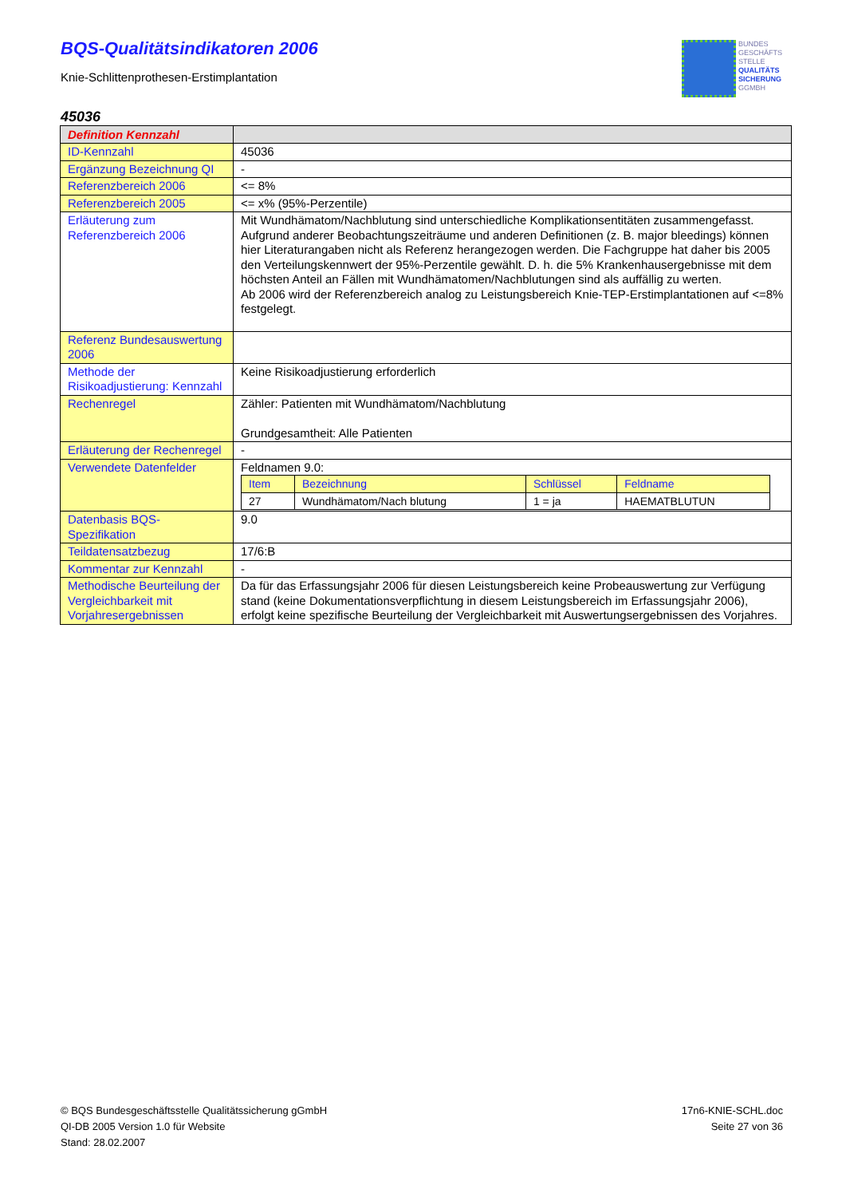BQS-Qualitätsindikatoren 2006
Knie-Schlittenprothesen-Erstimplantation
BUNDES
GESCHÄFTS
STELLE
QUALITÄTS
SICHERUNG
GGMBH
45036
| Definition Kennzahl | |
| --- | --- |
| ID-Kennzahl | 45036 |
| Ergänzung Bezeichnung QI | - |
| Referenzbereich 2006 | <= 8% |
| Referenzbereich 2005 | <= x% (95%-Perzentile) |
| Erläuterung zum Referenzbereich 2006 | Mit Wundhämatom/Nachblutung sind unterschiedliche Komplikationsentitäten zusammengefasst. Aufgrund anderer Beobachtungszeiträume und anderen Definitionen (z. B. major bleedings) können hier Literaturangaben nicht als Referenz herangezogen werden. Die Fachgruppe hat daher bis 2005 den Verteilungskennwert der 95%-Perzentile gewählt. D. h. die 5% Krankenhausergebnisse mit dem höchsten Anteil an Fällen mit Wundhämatomen/Nachblutungen sind als auffällig zu werten. Ab 2006 wird der Referenzbereich analog zu Leistungsbereich Knie-TEP-Erstimplantationen auf <=8% festgelegt. |
| Referenz Bundesauswertung 2006 | |
| Methode der Risikoadjustierung: Kennzahl | Keine Risikoadjustierung erforderlich |
| Rechenregel | Zähler: Patienten mit Wundhämatom/Nachblutung Grundgesamtheit: Alle Patienten |
| Erläuterung der Rechenregel | - |
| Verwendete Datenfelder | Feldnamen 9.0: / Item / Bezeichnung / Schlüssel / Feldname / / --- / --- / --- / --- / / 27 / Wundhämatom/Nach blutung / 1 = ja / HAEMATBLUTUN / |
| Datenbasis BQS-Spezifikation | 9.0 |
| Teildatensatzbezug | 17/6:B |
| Kommentar zur Kennzahl | - |
| Methodische Beurteilung der Vergleichbarkeit mit Vorjahresergebnissen | Da für das Erfassungsjahr 2006 für diesen Leistungsbereich keine Probeauswertung zur Verfügung stand (keine Dokumentationsverpflichtung in diesem Leistungsbereich im Erfassungsjahr 2006), erfolgt keine spezifische Beurteilung der Vergleichbarkeit mit Auswertungsergebnissen des Vorjahres. |
© BQS Bundesgeschäftsstelle Qualitätssicherung gGmbH
QI-DB 2005 Version 1.0 für Website
Stand: 28.02.2007
17n6-KNIE-SCHL.doc
Seite 27 von 36